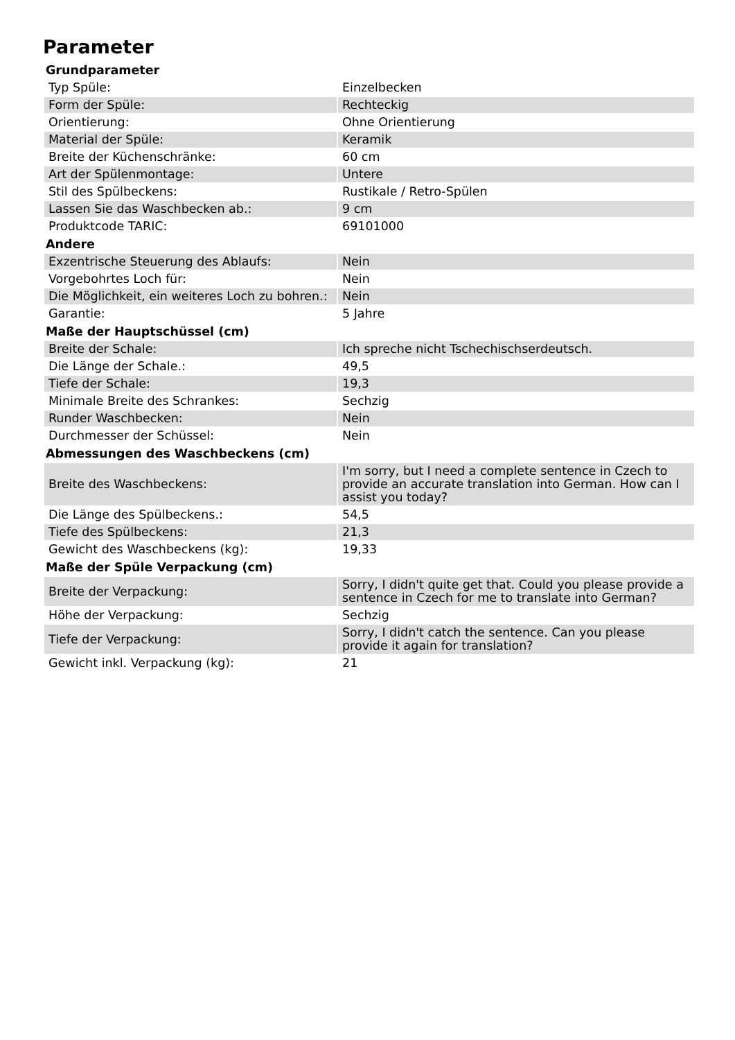Parameter
| Grundparameter | |
| --- | --- |
| Typ Spüle: | Einzelbecken |
| Form der Spüle: | Rechteckig |
| Orientierung: | Ohne Orientierung |
| Material der Spüle: | Keramik |
| Breite der Küchenschränke: | 60 cm |
| Art der Spülenmontage: | Untere |
| Stil des Spülbeckens: | Rustikale / Retro-Spülen |
| Lassen Sie das Waschbecken ab.: | 9 cm |
| Produktcode TARIC: | 69101000 |
| Andere | |
| Exzentrische Steuerung des Ablaufs: | Nein |
| Vorgebohrtes Loch für: | Nein |
| Die Möglichkeit, ein weiteres Loch zu bohren.: | Nein |
| Garantie: | 5 Jahre |
| Maße der Hauptschüssel (cm) | |
| Breite der Schale: | Ich spreche nicht Tschechischserdeutsch. |
| Die Länge der Schale.: | 49,5 |
| Tiefe der Schale: | 19,3 |
| Minimale Breite des Schrankes: | Sechzig |
| Runder Waschbecken: | Nein |
| Durchmesser der Schüssel: | Nein |
| Abmessungen des Waschbeckens (cm) | |
| Breite des Waschbeckens: | I'm sorry, but I need a complete sentence in Czech to provide an accurate translation into German. How can I assist you today? |
| Die Länge des Spülbeckens.: | 54,5 |
| Tiefe des Spülbeckens: | 21,3 |
| Gewicht des Waschbeckens (kg): | 19,33 |
| Maße der Spüle Verpackung (cm) | |
| Breite der Verpackung: | Sorry, I didn't quite get that. Could you please provide a sentence in Czech for me to translate into German? |
| Höhe der Verpackung: | Sechzig |
| Tiefe der Verpackung: | Sorry, I didn't catch the sentence. Can you please provide it again for translation? |
| Gewicht inkl. Verpackung (kg): | 21 |